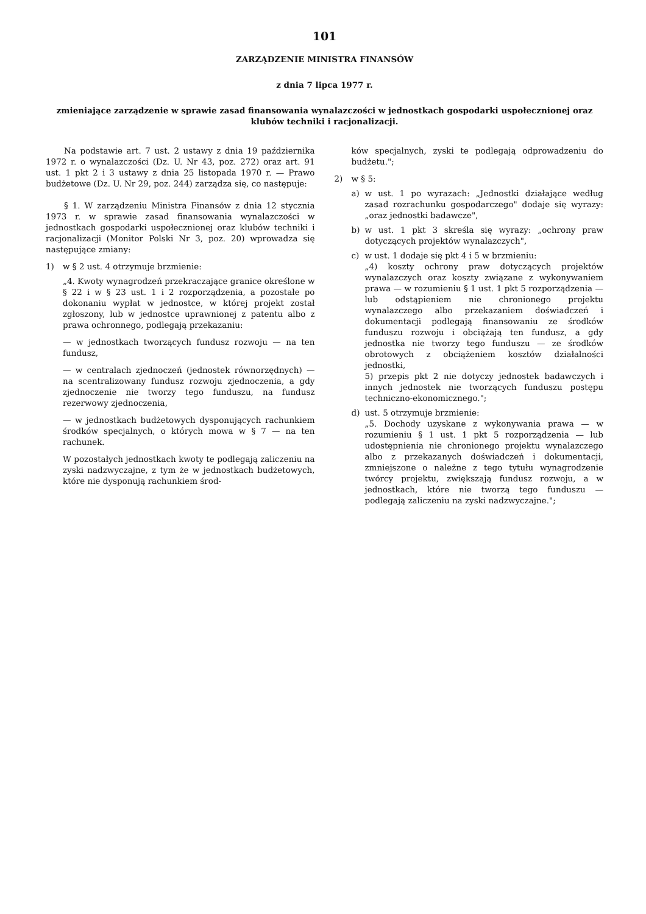101
ZARZĄDZENIE MINISTRA FINANSÓW
z dnia 7 lipca 1977 r.
zmieniające zarządzenie w sprawie zasad finansowania wynalazczości w jednostkach gospodarki uspołecznionej oraz klubów techniki i racjonalizacji.
Na podstawie art. 7 ust. 2 ustawy z dnia 19 października 1972 r. o wynalazczości (Dz. U. Nr 43, poz. 272) oraz art. 91 ust. 1 pkt 2 i 3 ustawy z dnia 25 listopada 1970 r. — Prawo budżetowe (Dz. U. Nr 29, poz. 244) zarządza się, co następuje:
§ 1. W zarządzeniu Ministra Finansów z dnia 12 stycznia 1973 r. w sprawie zasad finansowania wynalazczości w jednostkach gospodarki uspołecznionej oraz klubów techniki i racjonalizacji (Monitor Polski Nr 3, poz. 20) wprowadza się następujące zmiany:
1) w § 2 ust. 4 otrzymuje brzmienie:
„4. Kwoty wynagrodzeń przekraczające granice określone w § 22 i w § 23 ust. 1 i 2 rozporządzenia, a pozostałe po dokonaniu wypłat w jednostce, w której projekt został zgłoszony, lub w jednostce uprawnionej z patentu albo z prawa ochronnego, podlegają przekazaniu:
— w jednostkach tworzących fundusz rozwoju — na ten fundusz,
— w centralach zjednoczeń (jednostek równorzędnych) — na scentralizowany fundusz rozwoju zjednoczenia, a gdy zjednoczenie nie tworzy tego funduszu, na fundusz rezerwowy zjednoczenia,
— w jednostkach budżetowych dysponujących rachunkiem środków specjalnych, o których mowa w § 7 — na ten rachunek.
W pozostałych jednostkach kwoty te podlegają zaliczeniu na zyski nadzwyczajne, z tym że w jednostkach budżetowych, które nie dysponują rachunkiem środ-
ków specjalnych, zyski te podlegają odprowadzeniu do budżetu.";
2) w § 5:
a) w ust. 1 po wyrazach: „Jednostki działające według zasad rozrachunku gospodarczego" dodaje się wyrazy: „oraz jednostki badawcze",
b) w ust. 1 pkt 3 skreśla się wyrazy: „ochrony praw dotyczących projektów wynalazczych",
c) w ust. 1 dodaje się pkt 4 i 5 w brzmieniu:
„4) koszty ochrony praw dotyczących projektów wynalazczych oraz koszty związane z wykonywaniem prawa — w rozumieniu § 1 ust. 1 pkt 5 rozporządzenia — lub odstąpieniem nie chronionego projektu wynalazczego albo przekazaniem doświadczeń i dokumentacji podlegają finansowaniu ze środków funduszu rozwoju i obciążają ten fundusz, a gdy jednostka nie tworzy tego funduszu — ze środków obrotowych z obciążeniem kosztów działalności jednostki,
5) przepis pkt 2 nie dotyczy jednostek badawczych i innych jednostek nie tworzących funduszu postępu techniczno-ekonomicznego.";
d) ust. 5 otrzymuje brzmienie:
„5. Dochody uzyskane z wykonywania prawa — w rozumieniu § 1 ust. 1 pkt 5 rozporządzenia — lub udostępnienia nie chronionego projektu wynalazczego albo z przekazanych doświadczeń i dokumentacji, zmniejszone o należne z tego tytułu wynagrodzenie twórcy projektu, zwiększają fundusz rozwoju, a w jednostkach, które nie tworzą tego funduszu — podlegają zaliczeniu na zyski nadzwyczajne.";